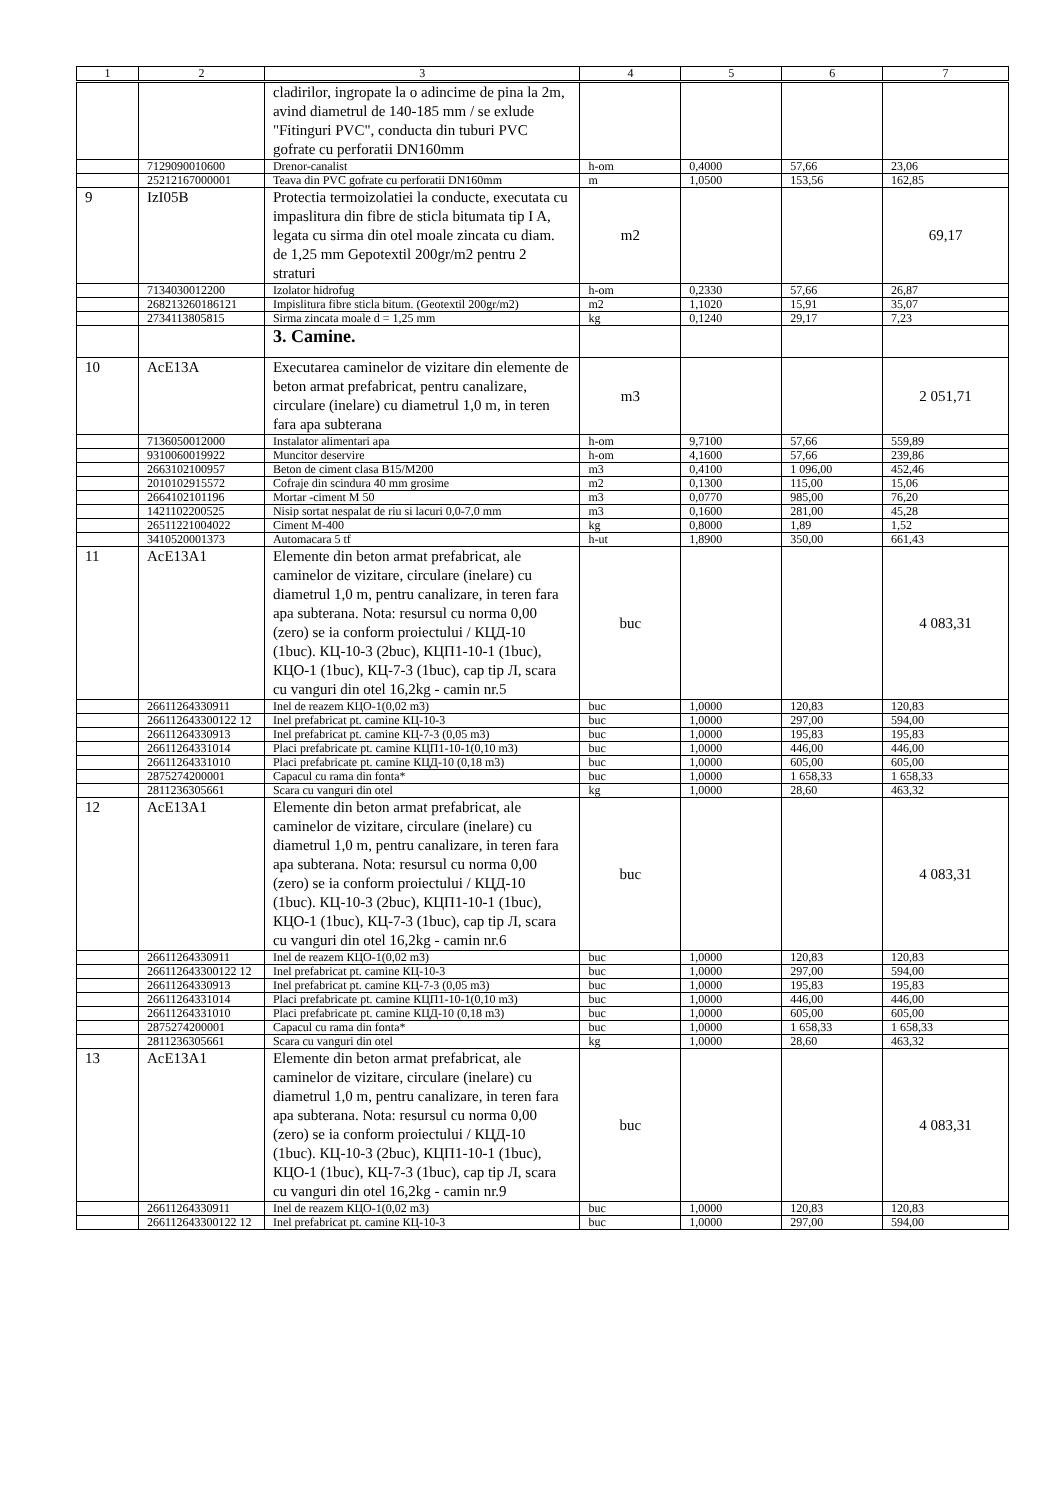| 1 | 2 | 3 | 4 | 5 | 6 | 7 |
| --- | --- | --- | --- | --- | --- | --- |
| | | cladirilor, ingropate la o adincime de pina la 2m, avind diametrul de 140-185 mm / se exlude "Fitinguri PVC", conducta din tuburi PVC gofrate cu perforatii DN160mm | | | | |
| | 7129090010600 | Drenor-canalist | h-om | 0,4000 | 57,66 | 23,06 |
| | 25212167000001 | Teava din PVC gofrate cu perforatii DN160mm | m | 1,0500 | 153,56 | 162,85 |
| 9 | IzI05B | Protectia termoizolatiei la conducte, executata cu impaslitura din fibre de sticla bitumata tip I A, legata cu sirma din otel moale zincata cu diam. de 1,25 mm Gepotextil 200gr/m2 pentru 2 straturi | m2 | | | 69,17 |
| | 7134030012200 | Izolator hidrofug | h-om | 0,2330 | 57,66 | 26,87 |
| | 268213260186121 | Impislitura fibre sticla bitum. (Geotextil 200gr/m2) | m2 | 1,1020 | 15,91 | 35,07 |
| | 2734113805815 | Sirma zincata moale d = 1,25 mm | kg | 0,1240 | 29,17 | 7,23 |
| | | 3. Camine. | | | | |
| 10 | AcE13A | Executarea caminelor de vizitare din elemente de beton armat prefabricat, pentru canalizare, circulare (inelare) cu diametrul 1,0 m, in teren fara apa subterana | m3 | | | 2 051,71 |
| | 7136050012000 | Instalator alimentari apa | h-om | 9,7100 | 57,66 | 559,89 |
| | 9310060019922 | Muncitor deservire | h-om | 4,1600 | 57,66 | 239,86 |
| | 2663102100957 | Beton de ciment clasa B15/M200 | m3 | 0,4100 | 1 096,00 | 452,46 |
| | 2010102915572 | Cofraje din scindura 40 mm grosime | m2 | 0,1300 | 115,00 | 15,06 |
| | 2664102101196 | Mortar -ciment M 50 | m3 | 0,0770 | 985,00 | 76,20 |
| | 1421102200525 | Nisip sortat nespalat de riu si lacuri 0,0-7,0 mm | m3 | 0,1600 | 281,00 | 45,28 |
| | 26511221004022 | Ciment M-400 | kg | 0,8000 | 1,89 | 1,52 |
| | 3410520001373 | Automacara 5 tf | h-ut | 1,8900 | 350,00 | 661,43 |
| 11 | AcE13A1 | Elemente din beton armat prefabricat, ale caminelor de vizitare, circulare (inelare) cu diametrul 1,0 m, pentru canalizare, in teren fara apa subterana. Nota: resursul cu norma 0,00 (zero) se ia conform proiectului / КЦД-10 (1buc). КЦ-10-3 (2buc), КЦП1-10-1 (1buc), КЦО-1 (1buc), КЦ-7-3 (1buc), cap tip Л, scara cu vanguri din otel 16,2kg - camin nr.5 | buc | | | 4 083,31 |
| | 26611264330911 | Inel de reazem КЦО-1(0,02 m3) | buc | 1,0000 | 120,83 | 120,83 |
| | 266112643300122 12 | Inel prefabricat pt. camine КЦ-10-3 | buc | 1,0000 | 297,00 | 594,00 |
| | 26611264330913 | Inel prefabricat pt. camine КЦ-7-3 (0,05 m3) | buc | 1,0000 | 195,83 | 195,83 |
| | 26611264331014 | Placi prefabricate pt. camine КЦП1-10-1(0,10 m3) | buc | 1,0000 | 446,00 | 446,00 |
| | 26611264331010 | Placi prefabricate pt. camine КЦД-10 (0,18 m3) | buc | 1,0000 | 605,00 | 605,00 |
| | 2875274200001 | Capacul cu rama din fonta* | buc | 1,0000 | 1 658,33 | 1 658,33 |
| | 2811236305661 | Scara cu vanguri din otel | kg | 1,0000 | 28,60 | 463,32 |
| 12 | AcE13A1 | Elemente din beton armat prefabricat, ale caminelor de vizitare, circulare (inelare) cu diametrul 1,0 m, pentru canalizare, in teren fara apa subterana. Nota: resursul cu norma 0,00 (zero) se ia conform proiectului / КЦД-10 (1buc). КЦ-10-3 (2buc), КЦП1-10-1 (1buc), КЦО-1 (1buc), КЦ-7-3 (1buc), cap tip Л, scara cu vanguri din otel 16,2kg - camin nr.6 | buc | | | 4 083,31 |
| | 26611264330911 | Inel de reazem КЦО-1(0,02 m3) | buc | 1,0000 | 120,83 | 120,83 |
| | 266112643300122 12 | Inel prefabricat pt. camine КЦ-10-3 | buc | 1,0000 | 297,00 | 594,00 |
| | 26611264330913 | Inel prefabricat pt. camine КЦ-7-3 (0,05 m3) | buc | 1,0000 | 195,83 | 195,83 |
| | 26611264331014 | Placi prefabricate pt. camine КЦП1-10-1(0,10 m3) | buc | 1,0000 | 446,00 | 446,00 |
| | 26611264331010 | Placi prefabricate pt. camine КЦД-10 (0,18 m3) | buc | 1,0000 | 605,00 | 605,00 |
| | 2875274200001 | Capacul cu rama din fonta* | buc | 1,0000 | 1 658,33 | 1 658,33 |
| | 2811236305661 | Scara cu vanguri din otel | kg | 1,0000 | 28,60 | 463,32 |
| 13 | AcE13A1 | Elemente din beton armat prefabricat, ale caminelor de vizitare, circulare (inelare) cu diametrul 1,0 m, pentru canalizare, in teren fara apa subterana. Nota: resursul cu norma 0,00 (zero) se ia conform proiectului / КЦД-10 (1buc). КЦ-10-3 (2buc), КЦП1-10-1 (1buc), КЦО-1 (1buc), КЦ-7-3 (1buc), cap tip Л, scara cu vanguri din otel 16,2kg - camin nr.9 | buc | | | 4 083,31 |
| | 26611264330911 | Inel de reazem КЦО-1(0,02 m3) | buc | 1,0000 | 120,83 | 120,83 |
| | 266112643300122 12 | Inel prefabricat pt. camine КЦ-10-3 | buc | 1,0000 | 297,00 | 594,00 |